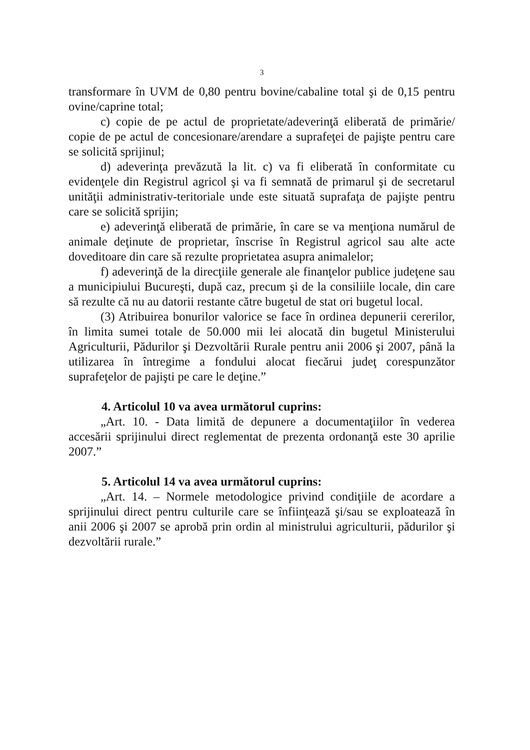3
transformare în UVM de 0,80 pentru bovine/cabaline total şi de 0,15 pentru ovine/caprine total;
c) copie de pe actul de proprietate/adeverinţă eliberată de primărie/ copie de pe actul de concesionare/arendare a suprafeţei de pajişte pentru care se solicită sprijinul;
d) adeverinţa prevăzută la lit. c) va fi eliberată în conformitate cu evidenţele din Registrul agricol şi va fi semnată de primarul şi de secretarul unităţii administrativ-teritoriale unde este situată suprafaţa de pajişte pentru care se solicită sprijin;
e) adeverinţă eliberată de primărie, în care se va menţiona numărul de animale deţinute de proprietar, înscrise în Registrul agricol sau alte acte doveditoare din care să rezulte proprietatea asupra animalelor;
f) adeverinţă de la direcţiile generale ale finanţelor publice judeţene sau a municipiului Bucureşti, după caz, precum şi de la consiliile locale, din care să rezulte că nu au datorii restante către bugetul de stat ori bugetul local.
(3) Atribuirea bonurilor valorice se face în ordinea depunerii cererilor, în limita sumei totale de 50.000 mii lei alocată din bugetul Ministerului Agriculturii, Pădurilor şi Dezvoltării Rurale pentru anii 2006 şi 2007, până la utilizarea în întregime a fondului alocat fiecărui judeţ corespunzător suprafeţelor de pajişti pe care le deţine.”
4. Articolul 10 va avea următorul cuprins:
„Art. 10. - Data limită de depunere a documentaţiilor în vederea accesării sprijinului direct reglementat de prezenta ordonanţă este 30 aprilie 2007.”
5. Articolul 14 va avea următorul cuprins:
„Art. 14. – Normele metodologice privind condiţiile de acordare a sprijinului direct pentru culturile care se înfiinţează şi/sau se exploatează în anii 2006 şi 2007 se aprobă prin ordin al ministrului agriculturii, pădurilor şi dezvoltării rurale.”